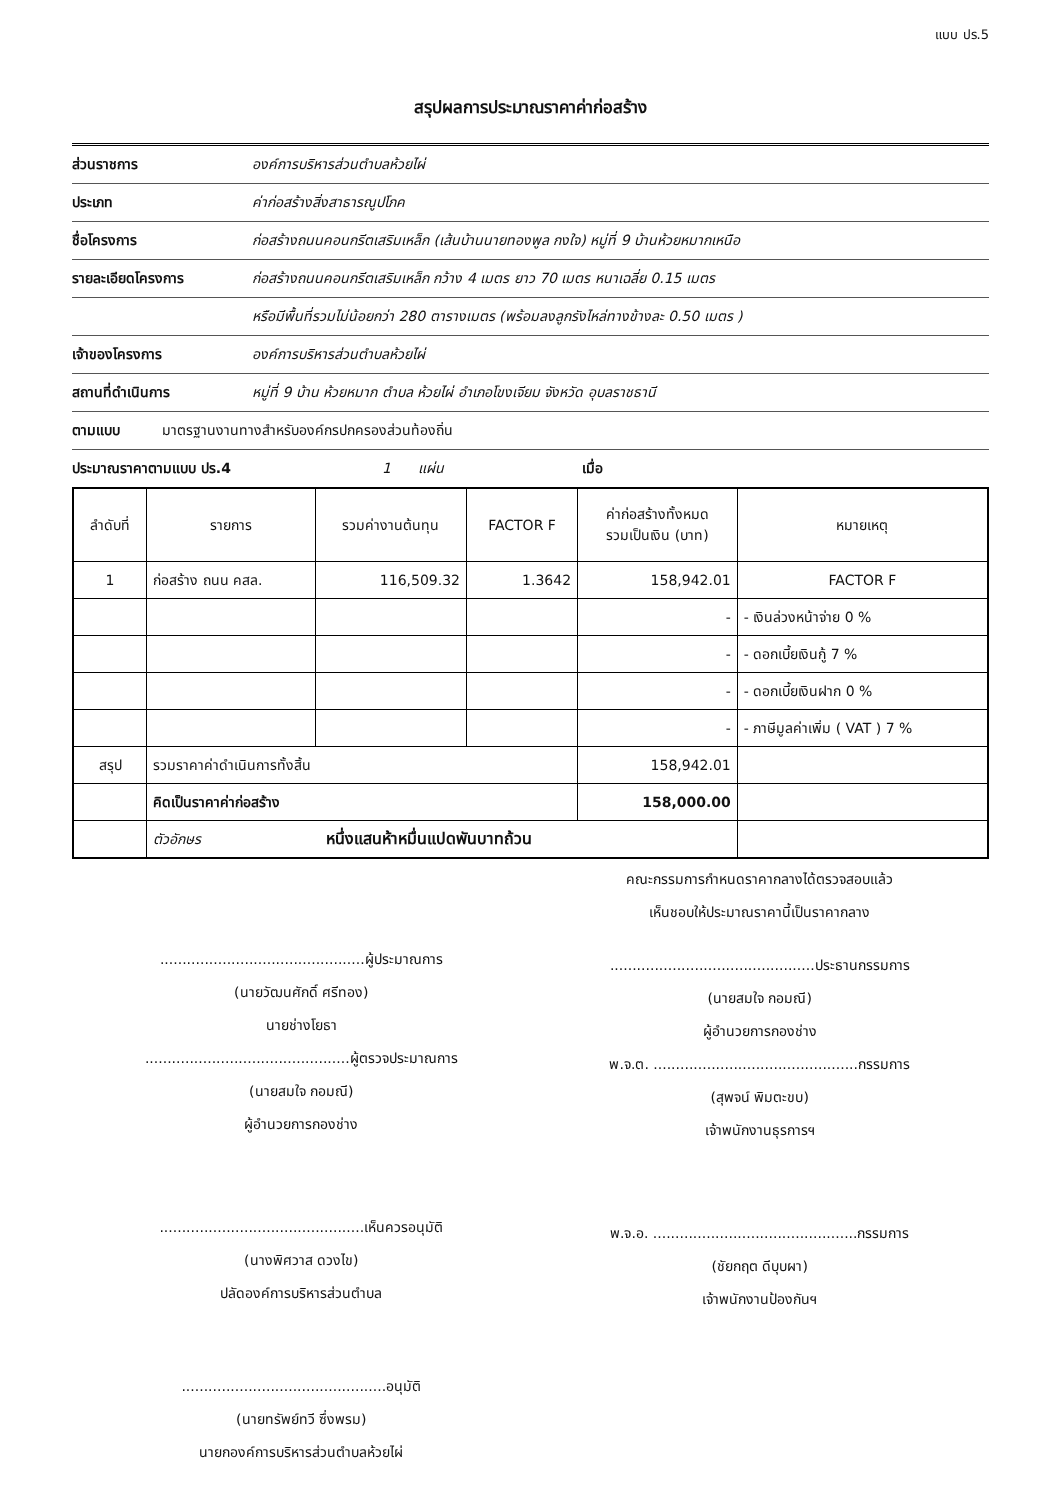แบบ ปร.5
สรุปผลการประมาณราคาค่าก่อสร้าง
ส่วนราชการ องค์การบริหารส่วนตำบลห้วยไผ่
ประเภท ค่าก่อสร้างสิ่งสาธารณูปโภค
ชื่อโครงการ ก่อสร้างถนนคอนกรีตเสริมเหล็ก (เส้นบ้านนายทองพูล กงใจ) หมู่ที่ 9 บ้านห้วยหมากเหนือ
รายละเอียดโครงการ ก่อสร้างถนนคอนกรีตเสริมเหล็ก กว้าง 4 เมตร ยาว 70 เมตร หนาเฉลี่ย 0.15 เมตร
หรือมีพื้นที่รวมไม่น้อยกว่า 280 ตารางเมตร (พร้อมลงลูกรังไหล่ทางข้างละ 0.50 เมตร )
เจ้าของโครงการ องค์การบริหารส่วนตำบลห้วยไผ่
สถานที่ดำเนินการ หมู่ที่ 9 บ้าน ห้วยหมาก ตำบล ห้วยไผ่ อำเภอโขงเจียม จังหวัด อุบลราชธานี
ตามแบบ มาตรฐานงานทางสำหรับองค์กรปกครองส่วนท้องถิ่น
ประมาณราคาตามแบบ ปร.4 1 แผ่น เมื่อ
| ลำดับที่ | รายการ | รวมค่างานต้นทุน | FACTOR F | ค่าก่อสร้างทั้งหมด รวมเป็นเงิน (บาท) | หมายเหตุ |
| --- | --- | --- | --- | --- | --- |
| 1 | ก่อสร้าง ถนน คสล. | 116,509.32 | 1.3642 | 158,942.01 | FACTOR F |
| | | | | - | - เงินล่วงหน้าจ่าย 0 % |
| | | | | - | - ดอกเบี้ยเงินกู้ 7 % |
| | | | | - | - ดอกเบี้ยเงินฝาก 0 % |
| | | | | - | - ภาษีมูลค่าเพิ่ม ( VAT ) 7 % |
| สรุป | รวมราคาค่าดำเนินการทั้งสิ้น | | | 158,942.01 | |
| | คิดเป็นราคาค่าก่อสร้าง | | | 158,000.00 | |
| | ตัวอักษร หนึ่งแสนห้าหมื่นแปดพันบาทถ้วน | | | | |
..............................................ผู้ประมาณการ
(นายวัฒนศักดิ์ ศรีทอง)
นายช่างโยธา
..............................................ผู้ตรวจประมาณการ
(นายสมใจ กอมณี)
ผู้อำนวยการกองช่าง
..............................................เห็นควรอนุมัติ
(นางพิศวาส ดวงไข)
ปลัดองค์การบริหารส่วนตำบล
..............................................อนุมัติ
(นายทรัพย์ทวี ซึ่งพรม)
นายกองค์การบริหารส่วนตำบลห้วยไผ่
คณะกรรมการกำหนดราคากลางได้ตรวจสอบแล้ว
เห็นชอบให้ประมาณราคานี้เป็นราคากลาง
..............................................ประธานกรรมการ
(นายสมใจ กอมณี)
ผู้อำนวยการกองช่าง
พ.จ.ต. ..............................................กรรมการ
(สุพจน์ พิมตะขบ)
เจ้าพนักงานธุรการฯ
พ.จ.อ. ..............................................กรรมการ
(ชัยกฤต ดีบุบผา)
เจ้าพนักงานป้องกันฯ